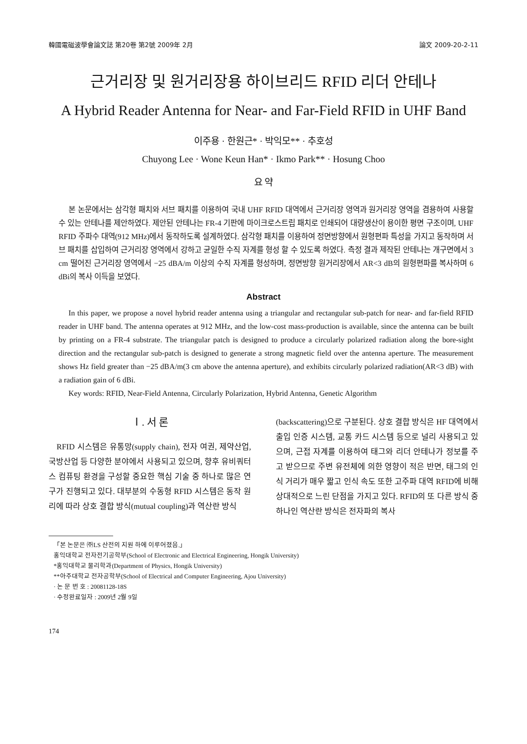韓國電磁波學會論文誌 第20卷 第2號 2009年 2月 論文 2009-20-2-11
근거리장 및 원거리장용 하이브리드 RFID 리더 안테나
A Hybrid Reader Antenna for Near- and Far-Field RFID in UHF Band
이주용 · 한원근* · 박익모** · 추호성
Chuyong Lee · Wone Keun Han* · Ikmo Park** · Hosung Choo
요 약
본 논문에서는 삼각형 패치와 서브 패치를 이용하여 국내 UHF RFID 대역에서 근거리장 영역과 원거리장 영역을 겸용하여 사용할 수 있는 안테나를 제안하였다. 제안된 안테나는 FR-4 기판에 마이크로스트립 패치로 인쇄되어 대량생산이 용이한 평면 구조이며, UHF RFID 주파수 대역(912 MHz)에서 동작하도록 설계하였다. 삼각형 패치를 이용하여 정면방향에서 원형편파 특성을 가지고 동작하며 서브 패치를 삽입하여 근거리장 영역에서 강하고 균일한 수직 자계를 형성 할 수 있도록 하였다. 측정 결과 제작된 안테나는 개구면에서 3 cm 떨어진 근거리장 영역에서 −25 dBA/m 이상의 수직 자계를 형성하며, 정면방향 원거리장에서 AR<3 dB의 원형편파를 복사하며 6 dBi의 복사 이득을 보였다.
Abstract
In this paper, we propose a novel hybrid reader antenna using a triangular and rectangular sub-patch for near- and far-field RFID reader in UHF band. The antenna operates at 912 MHz, and the low-cost mass-production is available, since the antenna can be built by printing on a FR-4 substrate. The triangular patch is designed to produce a circularly polarized radiation along the bore-sight direction and the rectangular sub-patch is designed to generate a strong magnetic field over the antenna aperture. The measurement shows Hz field greater than −25 dBA/m(3 cm above the antenna aperture), and exhibits circularly polarized radiation(AR<3 dB) with a radiation gain of 6 dBi.
Key words: RFID, Near-Field Antenna, Circularly Polarization, Hybrid Antenna, Genetic Algorithm
Ⅰ. 서 론
RFID 시스템은 유통망(supply chain), 전자 여권, 제약산업, 국방산업 등 다양한 분야에서 사용되고 있으며, 향후 유비쿼터스 컴퓨팅 환경을 구성할 중요한 핵심 기술 중 하나로 많은 연구가 진행되고 있다. 대부분의 수동형 RFID 시스템은 동작 원리에 따라 상호 결합 방식(mutual coupling)과 역산란 방식
(backscattering)으로 구분된다. 상호 결합 방식은 HF 대역에서 출입 인증 시스템, 교통 카드 시스템 등으로 널리 사용되고 있으며, 근접 자계를 이용하여 태그와 리더 안테나가 정보를 주고 받으므로 주변 유전체에 의한 영향이 적은 반면, 태그의 인식 거리가 매우 짧고 인식 속도 또한 고주파 대역 RFID에 비해 상대적으로 느린 단점을 가지고 있다. RFID의 또 다른 방식 중 하나인 역산란 방식은 전자파의 복사
「본 논문은 ㈜LS 산전의 지원 하에 이루어졌음.」
홍익대학교 전자전기공학부(School of Electronic and Electrical Engineering, Hongik University)
*홍익대학교 물리학과(Department of Physics, Hongik University)
**아주대학교 전자공학부(School of Electrical and Computer Engineering, Ajou University)
· 논 문 번 호 : 20081128-18S
· 수정완료일자 : 2009년 2월 9일
174